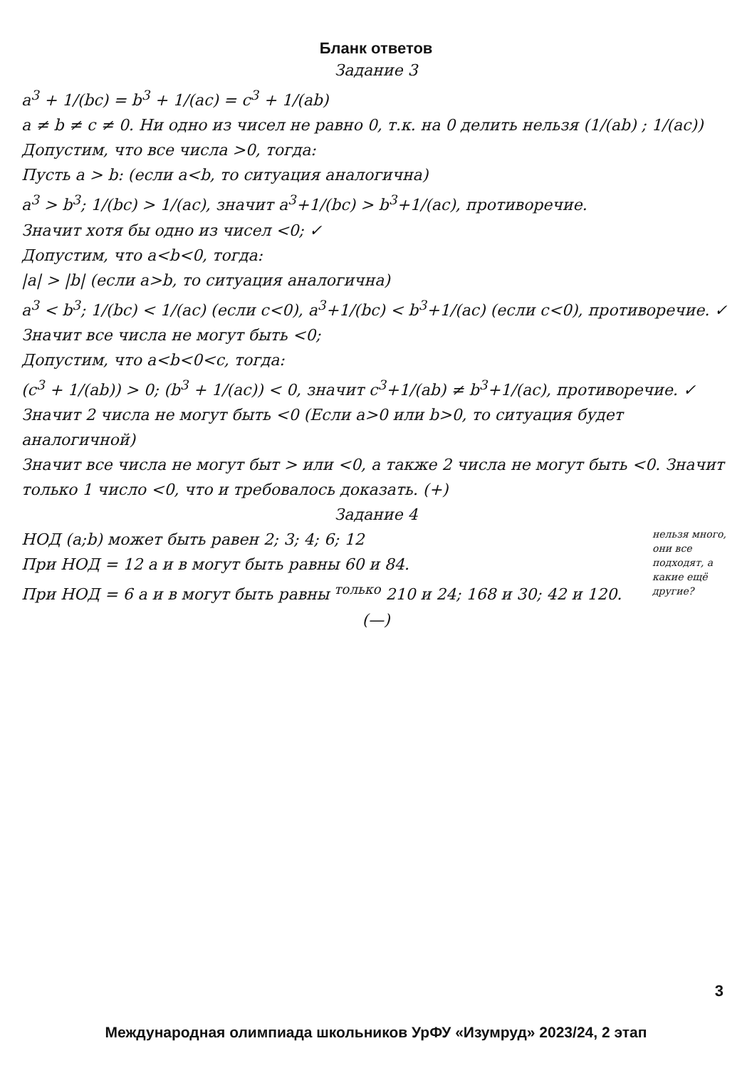Бланк ответов
Задание 3
a<sup>3</sup> + 1/(bc) = b<sup>3</sup> + 1/(ac) = c<sup>3</sup> + 1/(ab)
a ≠ b ≠ c ≠ 0. Ни одно из чисел не равно 0, т.к. на 0 делить нельзя (1/(ab) ; 1/(ac))
Допустим, что все числа >0, тогда:
Пусть a > b: (если a<b, то ситуация аналогична)
a<sup>3</sup> > b<sup>3</sup>; 1/(bc) > 1/(ac), значит a<sup>3</sup>+1/(bc) > b<sup>3</sup>+1/(ac), противоречие.
Значит хотя бы одно из чисел <0; ✓
Допустим, что a<b<0, тогда:
|a| > |b| (если a>b, то ситуация аналогична)
a<sup>3</sup> < b<sup>3</sup>; 1/(bc) < 1/(ac) (если c<0), a<sup>3</sup>+1/(bc) < b<sup>3</sup>+1/(ac) (если c<0), противоречие. ✓
Значит все числа не могут быть <0;
Допустим, что a<b<0<c, тогда:
(c<sup>3</sup> + 1/(ab)) > 0; (b<sup>3</sup> + 1/(ac)) < 0, значит c<sup>3</sup>+1/(ab) ≠ b<sup>3</sup>+1/(ac), противоречие. ✓
Значит 2 числа не могут быть <0 (Если a>0 или b>0, то ситуация будет аналогичной)
Значит все числа не могут быт > или <0, а также 2 числа не могут быть <0. Значит только 1 число <0, что и требовалось доказать. (+)
Задание 4
нельзя много, они все подходят, а какие ещё другие?
НОД (a;b) может быть равен 2; 3; 4; 6; 12
При НОД = 12 a и в могут быть равны 60 и 84.
При НОД = 6 a и в могут быть равны <sup>только</sup> 210 и 24; 168 и 30; 42 и 120.
(—)
3
Международная олимпиада школьников УрФУ «Изумруд» 2023/24, 2 этап